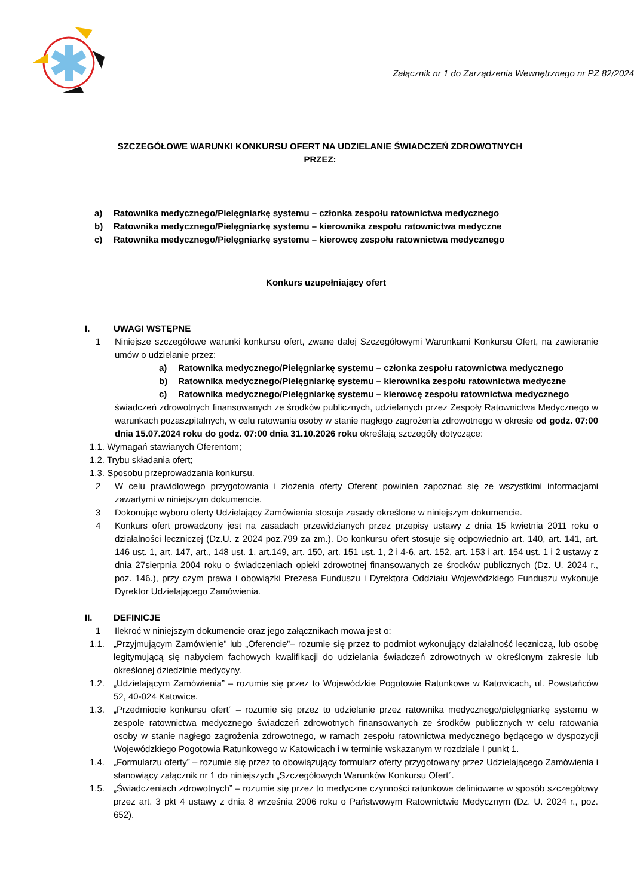Załącznik nr 1 do Zarządzenia Wewnętrznego nr PZ 82/2024
SZCZEGÓŁOWE WARUNKI KONKURSU OFERT NA UDZIELANIE ŚWIADCZEŃ ZDROWOTNYCH
PRZEZ:
a) Ratownika medycznego/Pielęgniarkę systemu – członka zespołu ratownictwa medycznego
b) Ratownika medycznego/Pielęgniarkę systemu – kierownika zespołu ratownictwa medyczne
c) Ratownika medycznego/Pielęgniarkę systemu – kierowcę zespołu ratownictwa medycznego
Konkurs uzupełniający ofert
I. UWAGI WSTĘPNE
1 Niniejsze szczegółowe warunki konkursu ofert, zwane dalej Szczegółowymi Warunkami Konkursu Ofert, na zawieranie umów o udzielanie przez:
a) Ratownika medycznego/Pielęgniarkę systemu – członka zespołu ratownictwa medycznego
b) Ratownika medycznego/Pielęgniarkę systemu – kierownika zespołu ratownictwa medyczne
c) Ratownika medycznego/Pielęgniarkę systemu – kierowcę zespołu ratownictwa medycznego
świadczeń zdrowotnych finansowanych ze środków publicznych, udzielanych przez Zespoły Ratownictwa Medycznego w warunkach pozaszpitalnych, w celu ratowania osoby w stanie nagłego zagrożenia zdrowotnego w okresie od godz. 07:00 dnia 15.07.2024 roku do godz. 07:00 dnia 31.10.2026 roku określają szczegóły dotyczące:
1.1. Wymagań stawianych Oferentom;
1.2. Trybu składania ofert;
1.3. Sposobu przeprowadzania konkursu.
2 W celu prawidłowego przygotowania i złożenia oferty Oferent powinien zapoznać się ze wszystkimi informacjami zawartymi w niniejszym dokumencie.
3 Dokonując wyboru oferty Udzielający Zamówienia stosuje zasady określone w niniejszym dokumencie.
4 Konkurs ofert prowadzony jest na zasadach przewidzianych przez przepisy ustawy z dnia 15 kwietnia 2011 roku o działalności leczniczej (Dz.U. z 2024 poz.799 za zm.). Do konkursu ofert stosuje się odpowiednio art. 140, art. 141, art. 146 ust. 1, art. 147, art., 148 ust. 1, art.149, art. 150, art. 151 ust. 1, 2 i 4-6, art. 152, art. 153 i art. 154 ust. 1 i 2 ustawy z dnia 27sierpnia 2004 roku o świadczeniach opieki zdrowotnej finansowanych ze środków publicznych (Dz. U. 2024 r., poz. 146.), przy czym prawa i obowiązki Prezesa Funduszu i Dyrektora Oddziału Wojewódzkiego Funduszu wykonuje Dyrektor Udzielającego Zamówienia.
II. DEFINICJE
1 Ilekroć w niniejszym dokumencie oraz jego załącznikach mowa jest o:
1.1. „Przyjmującym Zamówienie” lub „Oferencie”– rozumie się przez to podmiot wykonujący działalność leczniczą, lub osobę legitymującą się nabyciem fachowych kwalifikacji do udzielania świadczeń zdrowotnych w określonym zakresie lub określonej dziedzinie medycyny.
1.2. „Udzielającym Zamówienia” – rozumie się przez to Wojewódzkie Pogotowie Ratunkowe w Katowicach, ul. Powstańców 52, 40-024 Katowice.
1.3. „Przedmiocie konkursu ofert” – rozumie się przez to udzielanie przez ratownika medycznego/pielęgniarkę systemu w zespole ratownictwa medycznego świadczeń zdrowotnych finansowanych ze środków publicznych w celu ratowania osoby w stanie nagłego zagrożenia zdrowotnego, w ramach zespołu ratownictwa medycznego będącego w dyspozycji Wojewódzkiego Pogotowia Ratunkowego w Katowicach i w terminie wskazanym w rozdziale I punkt 1.
1.4. „Formularzu oferty” – rozumie się przez to obowiązujący formularz oferty przygotowany przez Udzielającego Zamówienia i stanowiący załącznik nr 1 do niniejszych „Szczegółowych Warunków Konkursu Ofert”.
1.5. „Świadczeniach zdrowotnych” – rozumie się przez to medyczne czynności ratunkowe definiowane w sposób szczegółowy przez art. 3 pkt 4 ustawy z dnia 8 września 2006 roku o Państwowym Ratownictwie Medycznym (Dz. U. 2024 r., poz. 652).